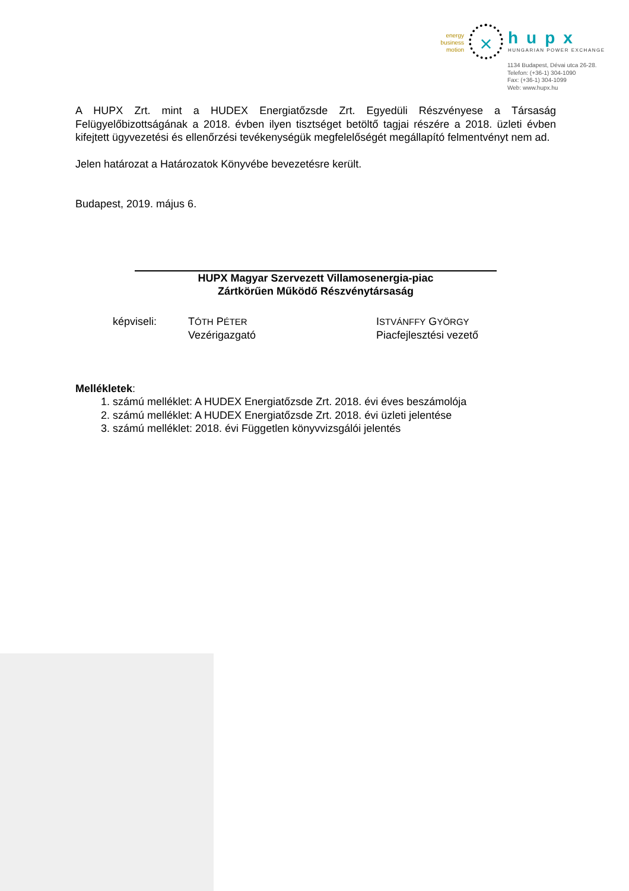energy
business
motion
×
hupx
HUNGARIAN POWER EXCHANGE
1134 Budapest, Dévai utca 26-28.
Telefon: (+36-1) 304-1090
Fax: (+36-1) 304-1099
Web: www.hupx.hu
A HUPX Zrt. mint a HUDEX Energiatőzsde Zrt. Egyedüli Részvényese a Társaság Felügyelőbizottságának a 2018. évben ilyen tisztséget betöltő tagjai részére a 2018. üzleti évben kifejtett ügyvezetési és ellenőrzési tevékenységük megfelelőségét megállapító felmentvényt nem ad.
Jelen határozat a Határozatok Könyvébe bevezetésre került.
Budapest, 2019. május 6.
HUPX Magyar Szervezett Villamosenergia-piac
Zártkörűen Működő Részvénytársaság
képviseli: TÓTH PÉTER
Vezérigazgató
ISTVÁNFFY GYÖRGY
Piacfejlesztési vezető
Mellékletek:
1. számú melléklet: A HUDEX Energiatőzsde Zrt. 2018. évi éves beszámolója
2. számú melléklet: A HUDEX Energiatőzsde Zrt. 2018. évi üzleti jelentése
3. számú melléklet: 2018. évi Független könyvvizsgálói jelentés